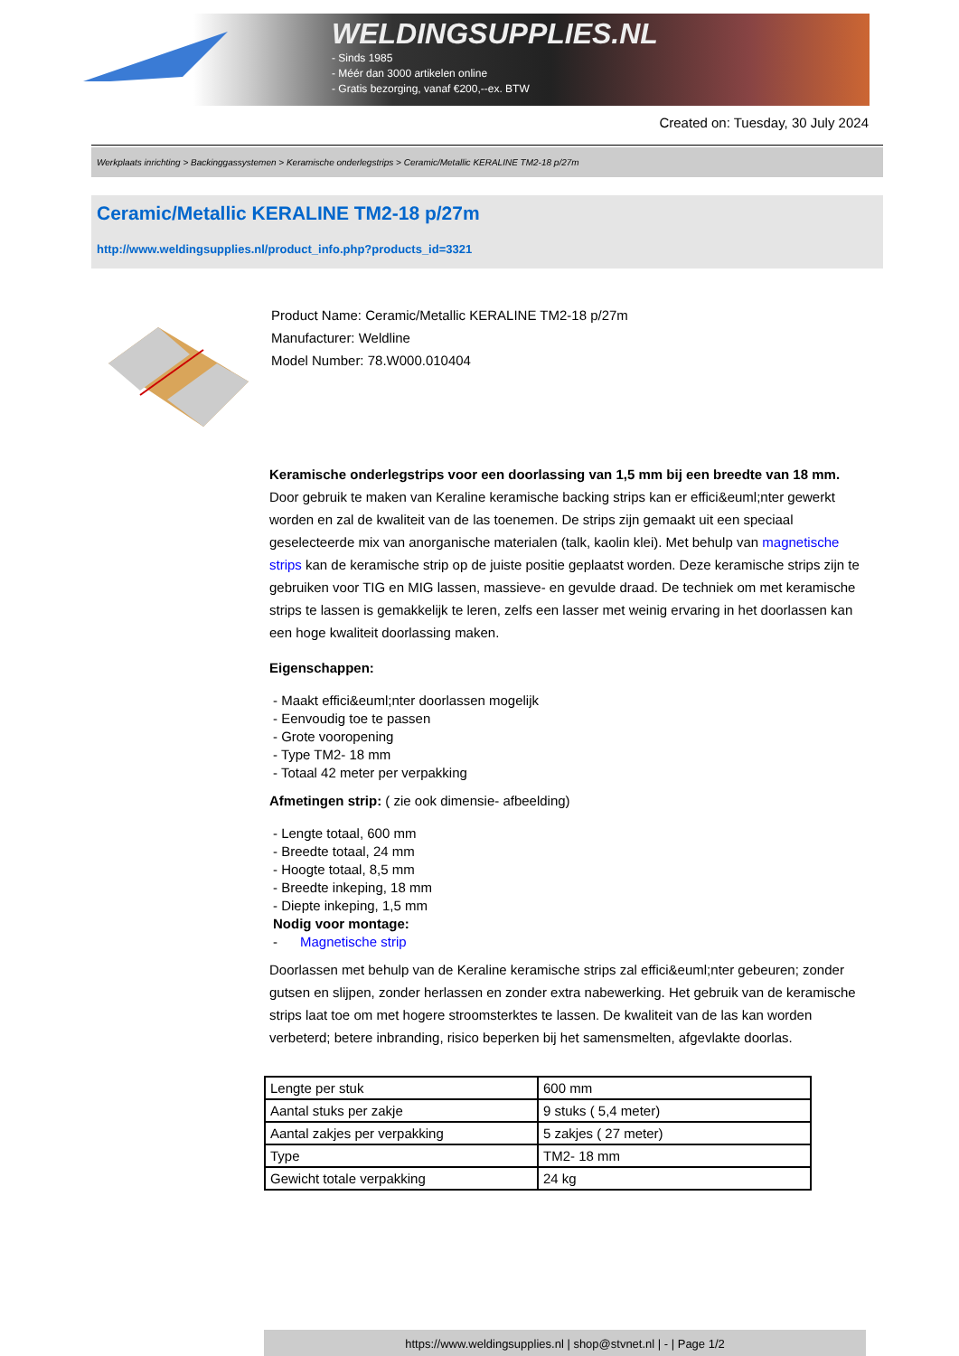WELDINGSUPPLIES.NL
- Sinds 1985
- Méér dan 3000 artikelen online
- Gratis bezorging, vanaf €200,--ex. BTW
Created on: Tuesday, 30 July 2024
Werkplaats inrichting > Backinggassystemen > Keramische onderlegstrips > Ceramic/Metallic KERALINE TM2-18 p/27m
Ceramic/Metallic KERALINE TM2-18 p/27m
http://www.weldingsupplies.nl/product_info.php?products_id=3321
Product Name: Ceramic/Metallic KERALINE TM2-18 p/27m
Manufacturer: Weldline
Model Number: 78.W000.010404
Keramische onderlegstrips voor een doorlassing van 1,5 mm bij een breedte van 18 mm. Door gebruik te maken van Keraline keramische backing strips kan er effici&euml;nter gewerkt worden en zal de kwaliteit van de las toenemen. De strips zijn gemaakt uit een speciaal geselecteerde mix van anorganische materialen (talk, kaolin klei). Met behulp van magnetische strips kan de keramische strip op de juiste positie geplaatst worden. Deze keramische strips zijn te gebruiken voor TIG en MIG lassen, massieve- en gevulde draad. De techniek om met keramische strips te lassen is gemakkelijk te leren, zelfs een lasser met weinig ervaring in het doorlassen kan een hoge kwaliteit doorlassing maken.
Eigenschappen:
- Maakt effici&euml;nter doorlassen mogelijk
- Eenvoudig toe te passen
- Grote vooropening
- Type TM2- 18 mm
- Totaal 42 meter per verpakking
Afmetingen strip: ( zie ook dimensie- afbeelding)
- Lengte totaal, 600 mm
- Breedte totaal, 24 mm
- Hoogte totaal, 8,5 mm
- Breedte inkeping, 18 mm
- Diepte inkeping, 1,5 mm
Nodig voor montage:
- Magnetische strip
Doorlassen met behulp van de Keraline keramische strips zal effici&euml;nter gebeuren; zonder gutsen en slijpen, zonder herlassen en zonder extra nabewerking. Het gebruik van de keramische strips laat toe om met hogere stroomsterktes te lassen. De kwaliteit van de las kan worden verbeterd; betere inbranding, risico beperken bij het samensmelten, afgevlakte doorlas.
| Lengte per stuk | 600 mm |
| Aantal stuks per zakje | 9 stuks ( 5,4 meter) |
| Aantal zakjes per verpakking | 5 zakjes ( 27 meter) |
| Type | TM2- 18 mm |
| Gewicht totale verpakking | 24 kg |
https://www.weldingsupplies.nl | shop@stvnet.nl | - | Page 1/2